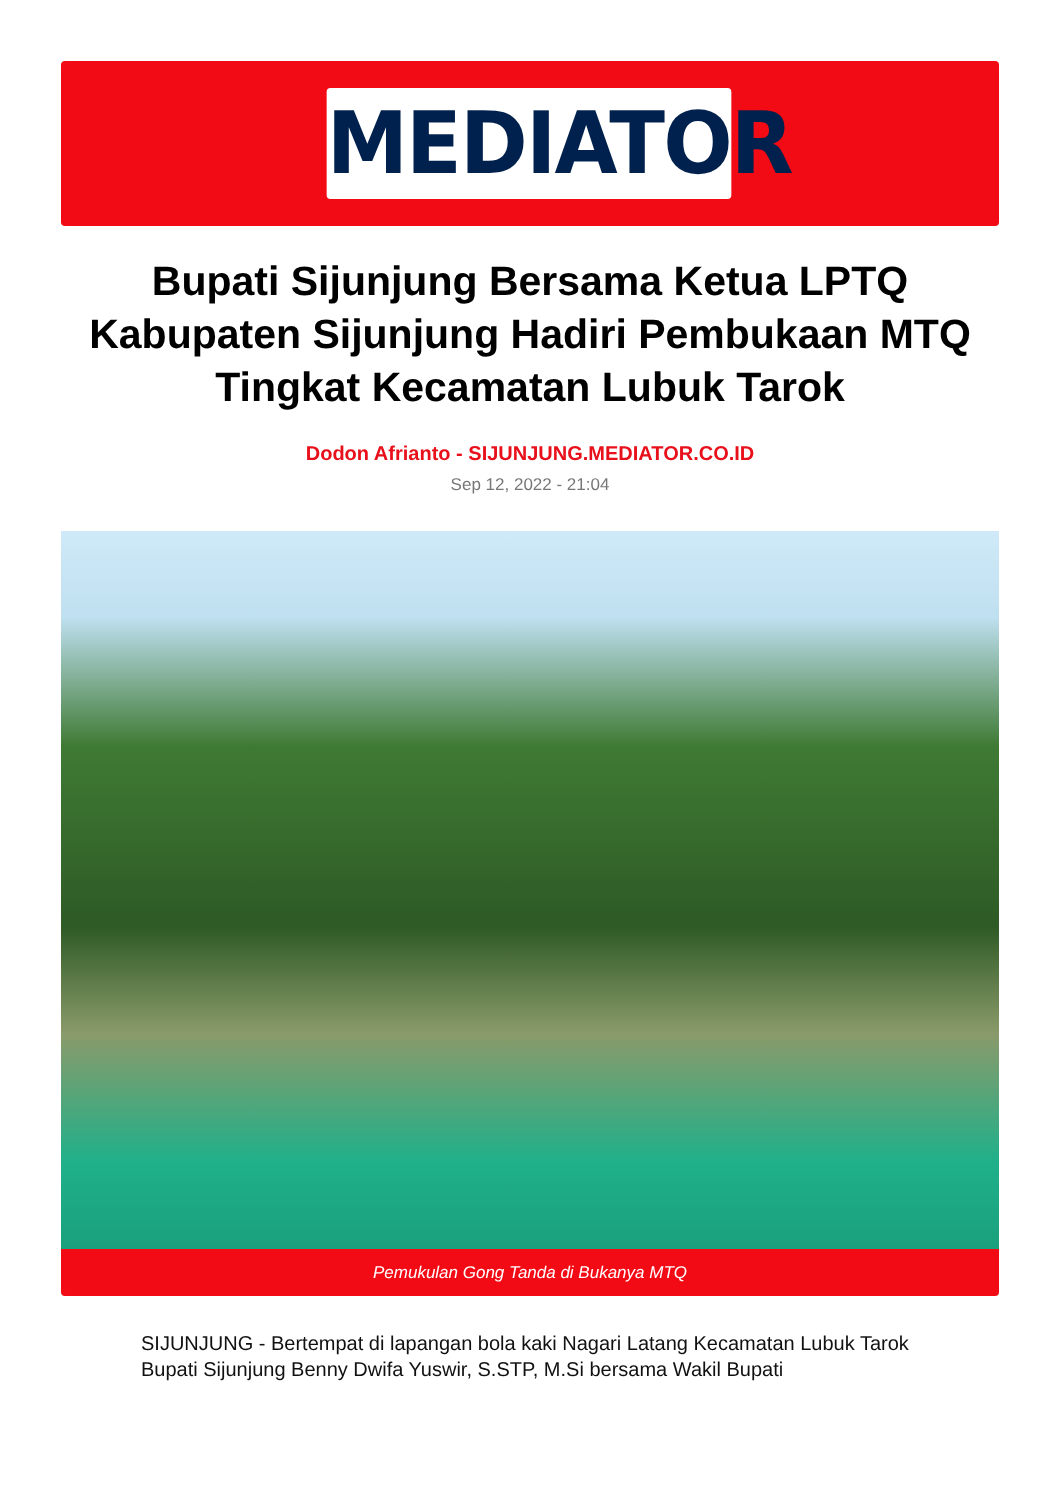MEDIATOR
Bupati Sijunjung Bersama Ketua LPTQ Kabupaten Sijunjung Hadiri Pembukaan MTQ Tingkat Kecamatan Lubuk Tarok
Dodon Afrianto - SIJUNJUNG.MEDIATOR.CO.ID
Sep 12, 2022 - 21:04
Pemukulan Gong Tanda di Bukanya MTQ
SIJUNJUNG - Bertempat di lapangan bola kaki Nagari Latang Kecamatan Lubuk Tarok Bupati Sijunjung Benny Dwifa Yuswir, S.STP, M.Si bersama Wakil Bupati